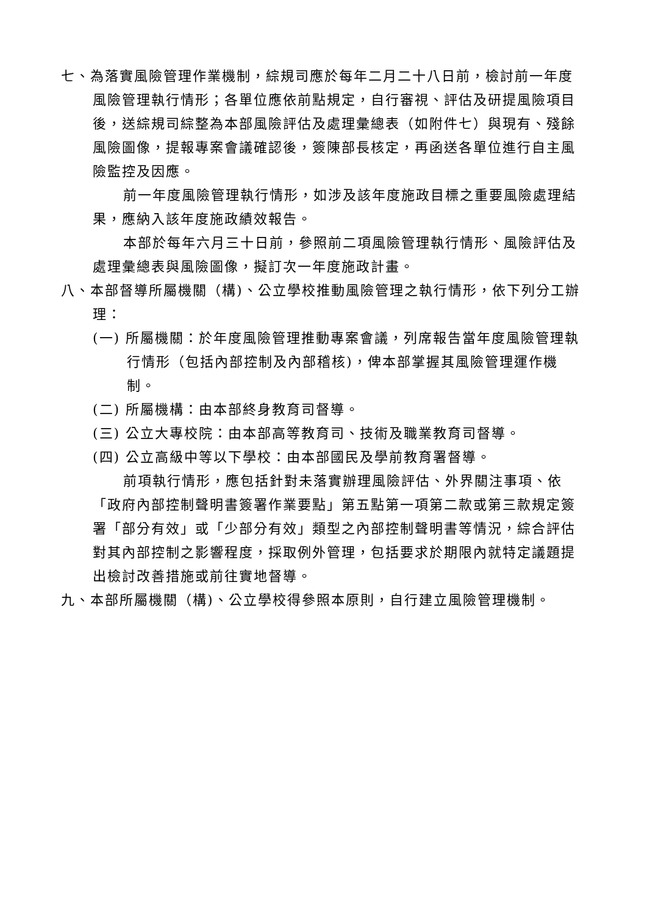七、為落實風險管理作業機制，綜規司應於每年二月二十八日前，檢討前一年度風險管理執行情形；各單位應依前點規定，自行審視、評估及研提風險項目後，送綜規司綜整為本部風險評估及處理彙總表（如附件七）與現有、殘餘風險圖像，提報專案會議確認後，簽陳部長核定，再函送各單位進行自主風險監控及因應。
前一年度風險管理執行情形，如涉及該年度施政目標之重要風險處理結果，應納入該年度施政績效報告。
本部於每年六月三十日前，參照前二項風險管理執行情形、風險評估及處理彙總表與風險圖像，擬訂次一年度施政計畫。
八、本部督導所屬機關（構)、公立學校推動風險管理之執行情形，依下列分工辦理：
(一) 所屬機關：於年度風險管理推動專案會議，列席報告當年度風險管理執行情形（包括內部控制及內部稽核)，俾本部掌握其風險管理運作機制。
(二) 所屬機構：由本部終身教育司督導。
(三) 公立大專校院：由本部高等教育司、技術及職業教育司督導。
(四) 公立高級中等以下學校：由本部國民及學前教育署督導。
前項執行情形，應包括針對未落實辦理風險評估、外界關注事項、依「政府內部控制聲明書簽署作業要點」第五點第一項第二款或第三款規定簽署「部分有效」或「少部分有效」類型之內部控制聲明書等情況，綜合評估對其內部控制之影響程度，採取例外管理，包括要求於期限內就特定議題提出檢討改善措施或前往實地督導。
九、本部所屬機關（構)、公立學校得參照本原則，自行建立風險管理機制。